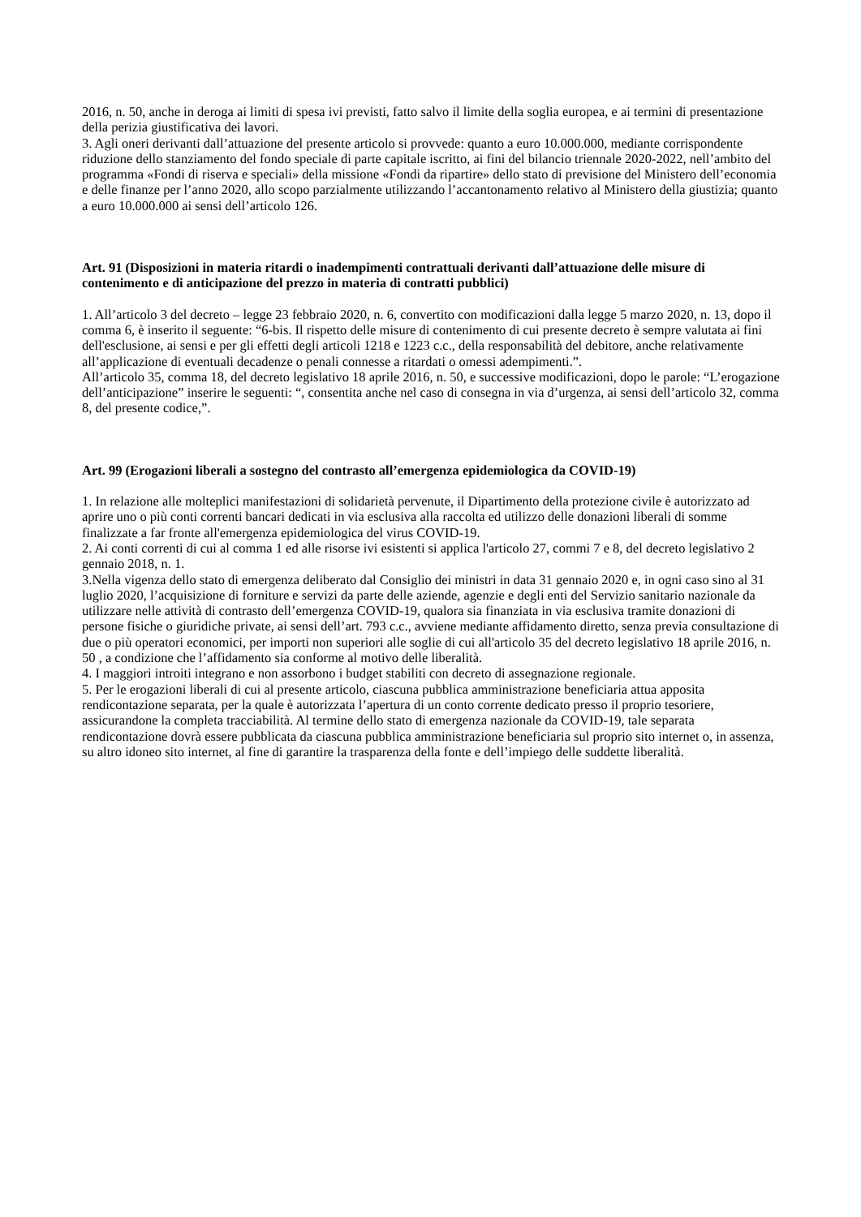2016, n. 50, anche in deroga ai limiti di spesa ivi previsti, fatto salvo il limite della soglia europea, e ai termini di presentazione della perizia giustificativa dei lavori.
3. Agli oneri derivanti dall’attuazione del presente articolo si provvede: quanto a euro 10.000.000, mediante corrispondente riduzione dello stanziamento del fondo speciale di parte capitale iscritto, ai fini del bilancio triennale 2020-2022, nell’ambito del programma «Fondi di riserva e speciali» della missione «Fondi da ripartire» dello stato di previsione del Ministero dell’economia e delle finanze per l’anno 2020, allo scopo parzialmente utilizzando l’accantonamento relativo al Ministero della giustizia; quanto a euro 10.000.000 ai sensi dell’articolo 126.
Art. 91 (Disposizioni in materia ritardi o inadempimenti contrattuali derivanti dall’attuazione delle misure di contenimento e di anticipazione del prezzo in materia di contratti pubblici)
1. All’articolo 3 del decreto – legge 23 febbraio 2020, n. 6, convertito con modificazioni dalla legge 5 marzo 2020, n. 13, dopo il comma 6, è inserito il seguente: “6-bis. Il rispetto delle misure di contenimento di cui presente decreto è sempre valutata ai fini dell'esclusione, ai sensi e per gli effetti degli articoli 1218 e 1223 c.c., della responsabilità del debitore, anche relativamente all’applicazione di eventuali decadenze o penali connesse a ritardati o omessi adempimenti.”.
All’articolo 35, comma 18, del decreto legislativo 18 aprile 2016, n. 50, e successive modificazioni, dopo le parole: “L’erogazione dell’anticipazione” inserire le seguenti: “, consentita anche nel caso di consegna in via d’urgenza, ai sensi dell’articolo 32, comma 8, del presente codice,”.
Art. 99 (Erogazioni liberali a sostegno del contrasto all’emergenza epidemiologica da COVID-19)
1. In relazione alle molteplici manifestazioni di solidarietà pervenute, il Dipartimento della protezione civile è autorizzato ad aprire uno o più conti correnti bancari dedicati in via esclusiva alla raccolta ed utilizzo delle donazioni liberali di somme finalizzate a far fronte all'emergenza epidemiologica del virus COVID-19.
2. Ai conti correnti di cui al comma 1 ed alle risorse ivi esistenti si applica l'articolo 27, commi 7 e 8, del decreto legislativo 2 gennaio 2018, n. 1.
3.Nella vigenza dello stato di emergenza deliberato dal Consiglio dei ministri in data 31 gennaio 2020 e, in ogni caso sino al 31 luglio 2020, l’acquisizione di forniture e servizi da parte delle aziende, agenzie e degli enti del Servizio sanitario nazionale da utilizzare nelle attività di contrasto dell’emergenza COVID-19, qualora sia finanziata in via esclusiva tramite donazioni di persone fisiche o giuridiche private, ai sensi dell’art. 793 c.c., avviene mediante affidamento diretto, senza previa consultazione di due o più operatori economici, per importi non superiori alle soglie di cui all'articolo 35 del decreto legislativo 18 aprile 2016, n. 50 , a condizione che l’affidamento sia conforme al motivo delle liberalità.
4. I maggiori introiti integrano e non assorbono i budget stabiliti con decreto di assegnazione regionale.
5. Per le erogazioni liberali di cui al presente articolo, ciascuna pubblica amministrazione beneficiaria attua apposita rendicontazione separata, per la quale è autorizzata l’apertura di un conto corrente dedicato presso il proprio tesoriere, assicurandone la completa tracciabilità. Al termine dello stato di emergenza nazionale da COVID-19, tale separata rendicontazione dovrà essere pubblicata da ciascuna pubblica amministrazione beneficiaria sul proprio sito internet o, in assenza, su altro idoneo sito internet, al fine di garantire la trasparenza della fonte e dell’impiego delle suddette liberalità.